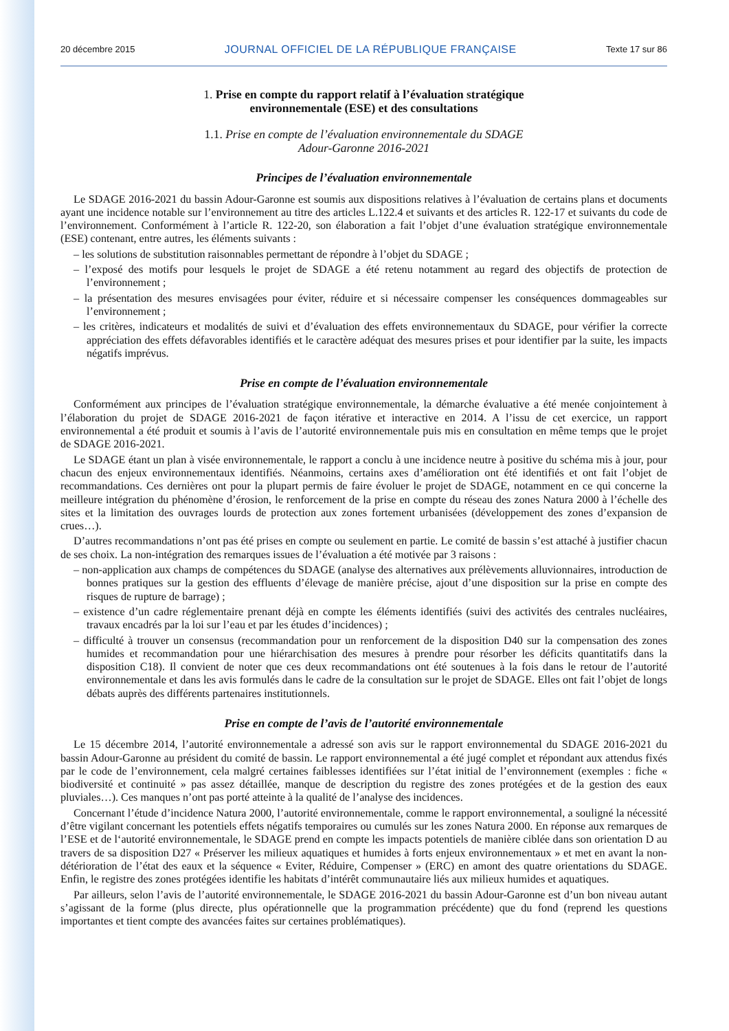20 décembre 2015 JOURNAL OFFICIEL DE LA RÉPUBLIQUE FRANÇAISE Texte 17 sur 86
1. Prise en compte du rapport relatif à l’évaluation stratégique
environnementale (ESE) et des consultations
1.1. Prise en compte de l’évaluation environnementale du SDAGE
Adour-Garonne 2016-2021
Principes de l’évaluation environnementale
Le SDAGE 2016-2021 du bassin Adour-Garonne est soumis aux dispositions relatives à l’évaluation de certains plans et documents ayant une incidence notable sur l’environnement au titre des articles L.122.4 et suivants et des articles R. 122-17 et suivants du code de l’environnement. Conformément à l’article R. 122-20, son élaboration a fait l’objet d’une évaluation stratégique environnementale (ESE) contenant, entre autres, les éléments suivants :
– les solutions de substitution raisonnables permettant de répondre à l’objet du SDAGE ;
– l’exposé des motifs pour lesquels le projet de SDAGE a été retenu notamment au regard des objectifs de protection de l’environnement ;
– la présentation des mesures envisagées pour éviter, réduire et si nécessaire compenser les conséquences dommageables sur l’environnement ;
– les critères, indicateurs et modalités de suivi et d’évaluation des effets environnementaux du SDAGE, pour vérifier la correcte appréciation des effets défavorables identifiés et le caractère adéquat des mesures prises et pour identifier par la suite, les impacts négatifs imprévus.
Prise en compte de l’évaluation environnementale
Conformément aux principes de l’évaluation stratégique environnementale, la démarche évaluative a été menée conjointement à l’élaboration du projet de SDAGE 2016-2021 de façon itérative et interactive en 2014. A l’issu de cet exercice, un rapport environnemental a été produit et soumis à l’avis de l’autorité environnementale puis mis en consultation en même temps que le projet de SDAGE 2016-2021.
Le SDAGE étant un plan à visée environnementale, le rapport a conclu à une incidence neutre à positive du schéma mis à jour, pour chacun des enjeux environnementaux identifiés. Néanmoins, certains axes d’amélioration ont été identifiés et ont fait l’objet de recommandations. Ces dernières ont pour la plupart permis de faire évoluer le projet de SDAGE, notamment en ce qui concerne la meilleure intégration du phénomène d’érosion, le renforcement de la prise en compte du réseau des zones Natura 2000 à l’échelle des sites et la limitation des ouvrages lourds de protection aux zones fortement urbanisées (développement des zones d’expansion de crues…).
D’autres recommandations n’ont pas été prises en compte ou seulement en partie. Le comité de bassin s’est attaché à justifier chacun de ses choix. La non-intégration des remarques issues de l’évaluation a été motivée par 3 raisons :
– non-application aux champs de compétences du SDAGE (analyse des alternatives aux prélèvements alluvionnaires, introduction de bonnes pratiques sur la gestion des effluents d’élevage de manière précise, ajout d’une disposition sur la prise en compte des risques de rupture de barrage) ;
– existence d’un cadre réglementaire prenant déjà en compte les éléments identifiés (suivi des activités des centrales nucléaires, travaux encadrés par la loi sur l’eau et par les études d’incidences) ;
– difficulté à trouver un consensus (recommandation pour un renforcement de la disposition D40 sur la compensation des zones humides et recommandation pour une hiérarchisation des mesures à prendre pour résorber les déficits quantitatifs dans la disposition C18). Il convient de noter que ces deux recommandations ont été soutenues à la fois dans le retour de l’autorité environnementale et dans les avis formulés dans le cadre de la consultation sur le projet de SDAGE. Elles ont fait l’objet de longs débats auprès des différents partenaires institutionnels.
Prise en compte de l’avis de l’autorité environnementale
Le 15 décembre 2014, l’autorité environnementale a adressé son avis sur le rapport environnemental du SDAGE 2016-2021 du bassin Adour-Garonne au président du comité de bassin. Le rapport environnemental a été jugé complet et répondant aux attendus fixés par le code de l’environnement, cela malgré certaines faiblesses identifiées sur l’état initial de l’environnement (exemples : fiche « biodiversité et continuité » pas assez détaillée, manque de description du registre des zones protégées et de la gestion des eaux pluviales…). Ces manques n’ont pas porté atteinte à la qualité de l’analyse des incidences.
Concernant l’étude d’incidence Natura 2000, l’autorité environnementale, comme le rapport environnemental, a souligné la nécessité d’être vigilant concernant les potentiels effets négatifs temporaires ou cumulés sur les zones Natura 2000. En réponse aux remarques de l’ESE et de l‘autorité environnementale, le SDAGE prend en compte les impacts potentiels de manière ciblée dans son orientation D au travers de sa disposition D27 « Préserver les milieux aquatiques et humides à forts enjeux environnementaux » et met en avant la non-détérioration de l’état des eaux et la séquence « Eviter, Réduire, Compenser » (ERC) en amont des quatre orientations du SDAGE. Enfin, le registre des zones protégées identifie les habitats d’intérêt communautaire liés aux milieux humides et aquatiques.
Par ailleurs, selon l’avis de l’autorité environnementale, le SDAGE 2016-2021 du bassin Adour-Garonne est d’un bon niveau autant s’agissant de la forme (plus directe, plus opérationnelle que la programmation précédente) que du fond (reprend les questions importantes et tient compte des avancées faites sur certaines problématiques).